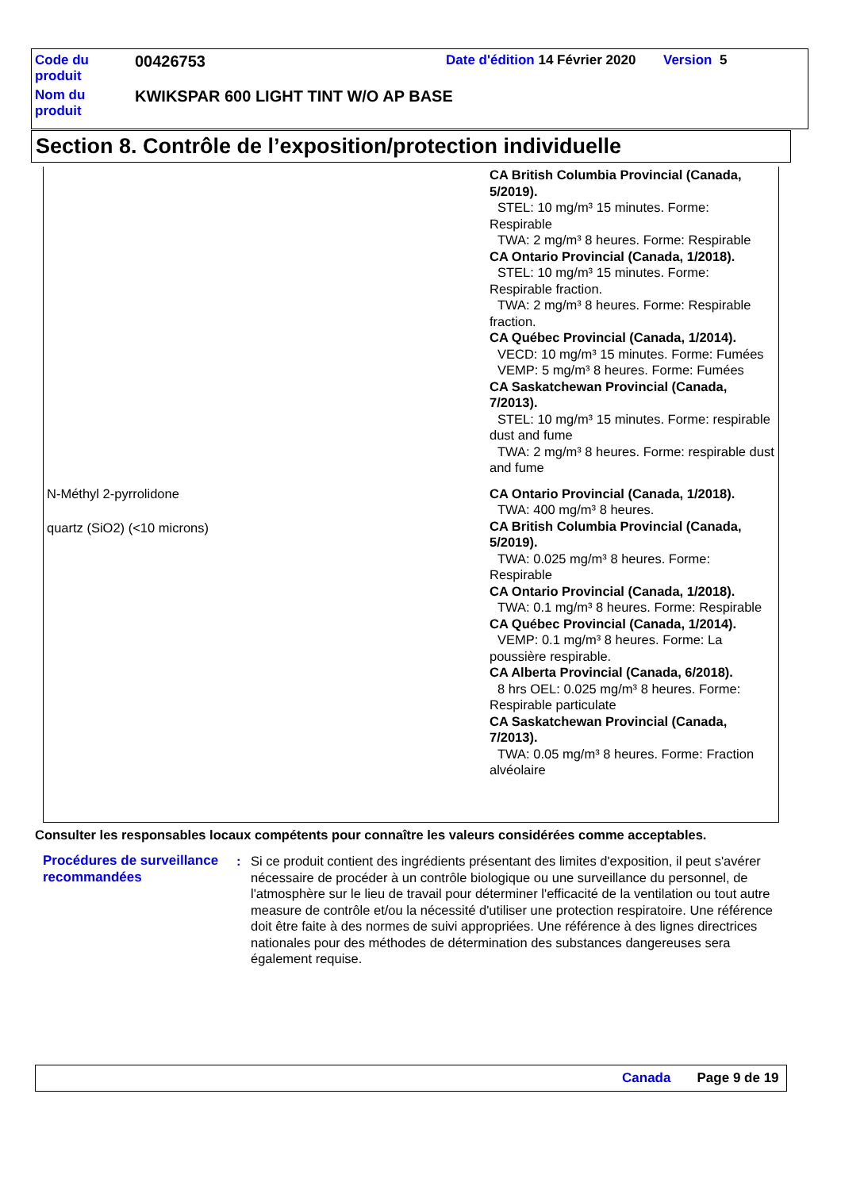| Code du produit | 00426753 | Date d'édition 14 Février 2020 | Version 5 |
| Nom du produit | KWIKSPAR 600 LIGHT TINT W/O AP BASE | | |
Section 8. Contrôle de l’exposition/protection individuelle
| | CA British Columbia Provincial (Canada, 5/2019). STEL: 10 mg/m³ 15 minutes. Forme: Respirable TWA: 2 mg/m³ 8 heures. Forme: Respirable CA Ontario Provincial (Canada, 1/2018). STEL: 10 mg/m³ 15 minutes. Forme: Respirable fraction. TWA: 2 mg/m³ 8 heures. Forme: Respirable fraction. CA Québec Provincial (Canada, 1/2014). VECD: 10 mg/m³ 15 minutes. Forme: Fumées VEMP: 5 mg/m³ 8 heures. Forme: Fumées CA Saskatchewan Provincial (Canada, 7/2013). STEL: 10 mg/m³ 15 minutes. Forme: respirable dust and fume TWA: 2 mg/m³ 8 heures. Forme: respirable dust and fume |
| N-Méthyl 2-pyrrolidone | CA Ontario Provincial (Canada, 1/2018). TWA: 400 mg/m³ 8 heures. |
| quartz (SiO2) (<10 microns) | CA British Columbia Provincial (Canada, 5/2019). TWA: 0.025 mg/m³ 8 heures. Forme: Respirable CA Ontario Provincial (Canada, 1/2018). TWA: 0.1 mg/m³ 8 heures. Forme: Respirable CA Québec Provincial (Canada, 1/2014). VEMP: 0.1 mg/m³ 8 heures. Forme: La poussière respirable. CA Alberta Provincial (Canada, 6/2018). 8 hrs OEL: 0.025 mg/m³ 8 heures. Forme: Respirable particulate CA Saskatchewan Provincial (Canada, 7/2013). TWA: 0.05 mg/m³ 8 heures. Forme: Fraction alvéolaire |
Consulter les responsables locaux compétents pour connaître les valeurs considérées comme acceptables.
Procédures de surveillance recommandées
: Si ce produit contient des ingrédients présentant des limites d'exposition, il peut s'avérer nécessaire de procéder à un contrôle biologique ou une surveillance du personnel, de l'atmosphère sur le lieu de travail pour déterminer l'efficacité de la ventilation ou tout autre measure de contrôle et/ou la nécessité d'utiliser une protection respiratoire. Une référence doit être faite à des normes de suivi appropriées. Une référence à des lignes directrices nationales pour des méthodes de détermination des substances dangereuses sera également requise.
Canada Page 9 de 19